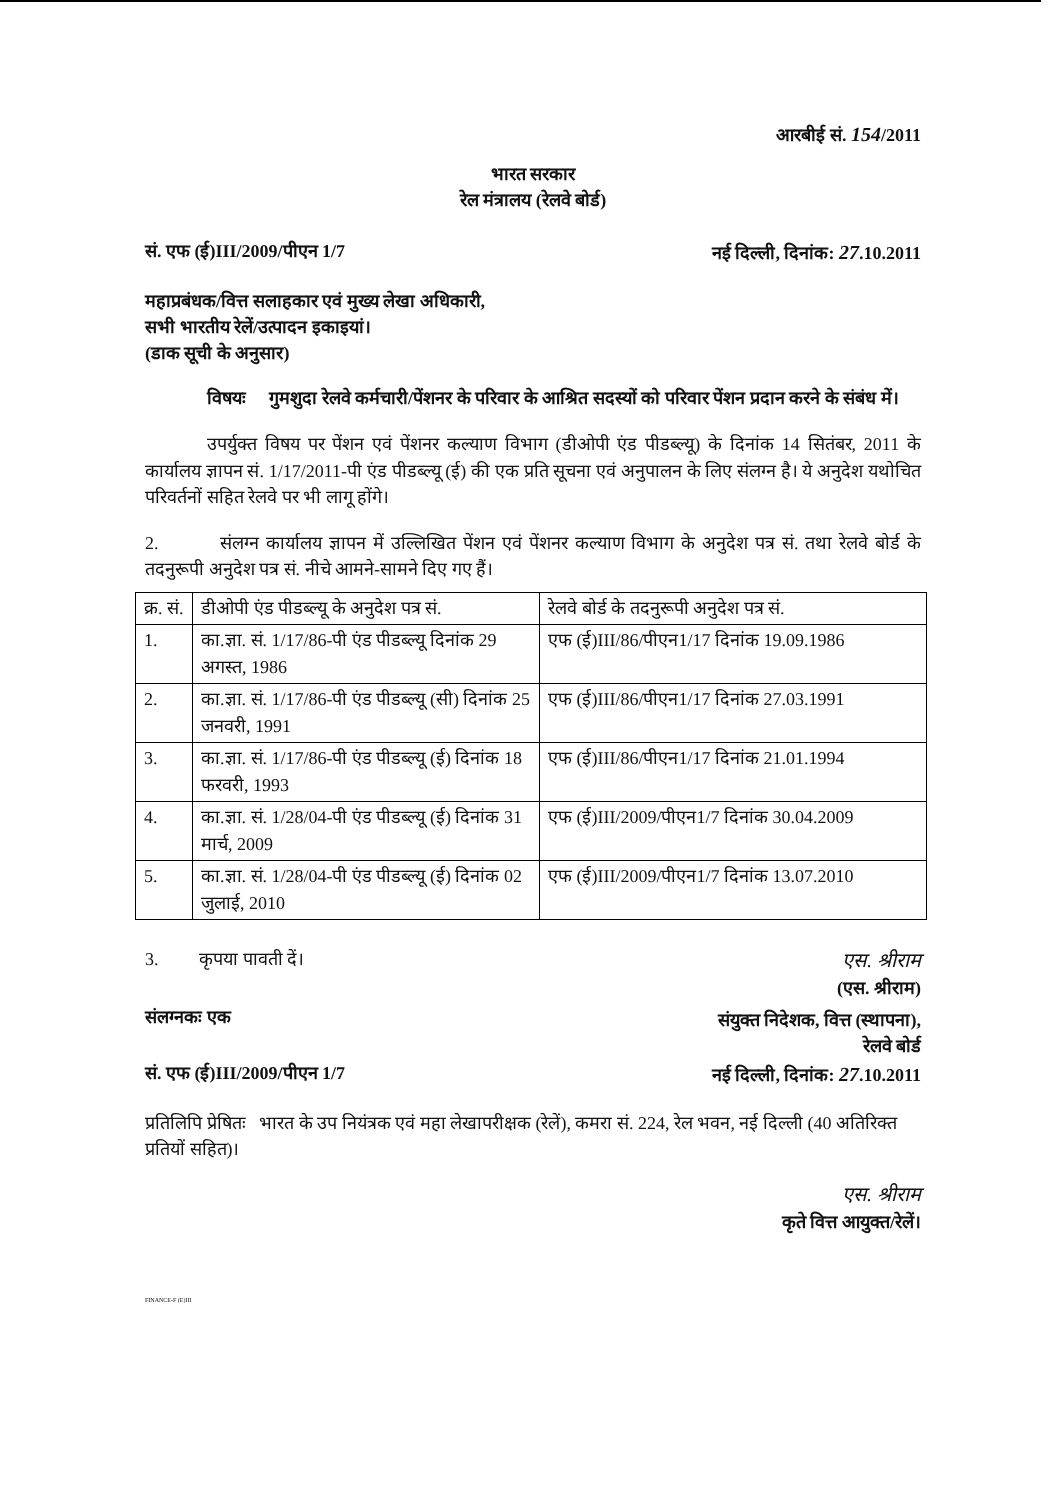आरबीई सं. 154/2011
भारत सरकार
रेल मंत्रालय (रेलवे बोर्ड)
सं. एफ (ई)III/2009/पीएन 1/7 नई दिल्ली, दिनांक: 27.10.2011
महाप्रबंधक/वित्त सलाहकार एवं मुख्य लेखा अधिकारी,
सभी भारतीय रेलें/उत्पादन इकाइयां।
(डाक सूची के अनुसार)
विषयः गुमशुदा रेलवे कर्मचारी/पेंशनर के परिवार के आश्रित सदस्यों को परिवार पेंशन प्रदान करने के संबंध में।
उपर्युक्त विषय पर पेंशन एवं पेंशनर कल्याण विभाग (डीओपी एंड पीडब्ल्यू) के दिनांक 14 सितंबर, 2011 के कार्यालय ज्ञापन सं. 1/17/2011-पी एंड पीडब्ल्यू (ई) की एक प्रति सूचना एवं अनुपालन के लिए संलग्न है। ये अनुदेश यथोचित परिवर्तनों सहित रेलवे पर भी लागू होंगे।
2. संलग्न कार्यालय ज्ञापन में उल्लिखित पेंशन एवं पेंशनर कल्याण विभाग के अनुदेश पत्र सं. तथा रेलवे बोर्ड के तदनुरूपी अनुदेश पत्र सं. नीचे आमने-सामने दिए गए हैं।
| क्र. सं. | डीओपी एंड पीडब्ल्यू के अनुदेश पत्र सं. | रेलवे बोर्ड के तदनुरूपी अनुदेश पत्र सं. |
| --- | --- | --- |
| 1. | का.ज्ञा. सं. 1/17/86-पी एंड पीडब्ल्यू दिनांक 29 अगस्त, 1986 | एफ (ई)III/86/पीएन1/17 दिनांक 19.09.1986 |
| 2. | का.ज्ञा. सं. 1/17/86-पी एंड पीडब्ल्यू (सी) दिनांक 25 जनवरी, 1991 | एफ (ई)III/86/पीएन1/17 दिनांक 27.03.1991 |
| 3. | का.ज्ञा. सं. 1/17/86-पी एंड पीडब्ल्यू (ई) दिनांक 18 फरवरी, 1993 | एफ (ई)III/86/पीएन1/17 दिनांक 21.01.1994 |
| 4. | का.ज्ञा. सं. 1/28/04-पी एंड पीडब्ल्यू (ई) दिनांक 31 मार्च, 2009 | एफ (ई)III/2009/पीएन1/7 दिनांक 30.04.2009 |
| 5. | का.ज्ञा. सं. 1/28/04-पी एंड पीडब्ल्यू (ई) दिनांक 02 जुलाई, 2010 | एफ (ई)III/2009/पीएन1/7 दिनांक 13.07.2010 |
3. कृपया पावती दें। एस. श्रीराम
(एस. श्रीराम)
संलग्नकः एक
संयुक्त निदेशक, वित्त (स्थापना),
रेलवे बोर्ड
सं. एफ (ई)III/2009/पीएन 1/7 नई दिल्ली, दिनांक: 27.10.2011
प्रतिलिपि प्रेषितः भारत के उप नियंत्रक एवं महा लेखापरीक्षक (रेलें), कमरा सं. 224, रेल भवन, नई दिल्ली (40 अतिरिक्त प्रतियों सहित)।
एस. श्रीराम
कृते वित्त आयुक्त/रेलें।
FINANCE-F (E)III